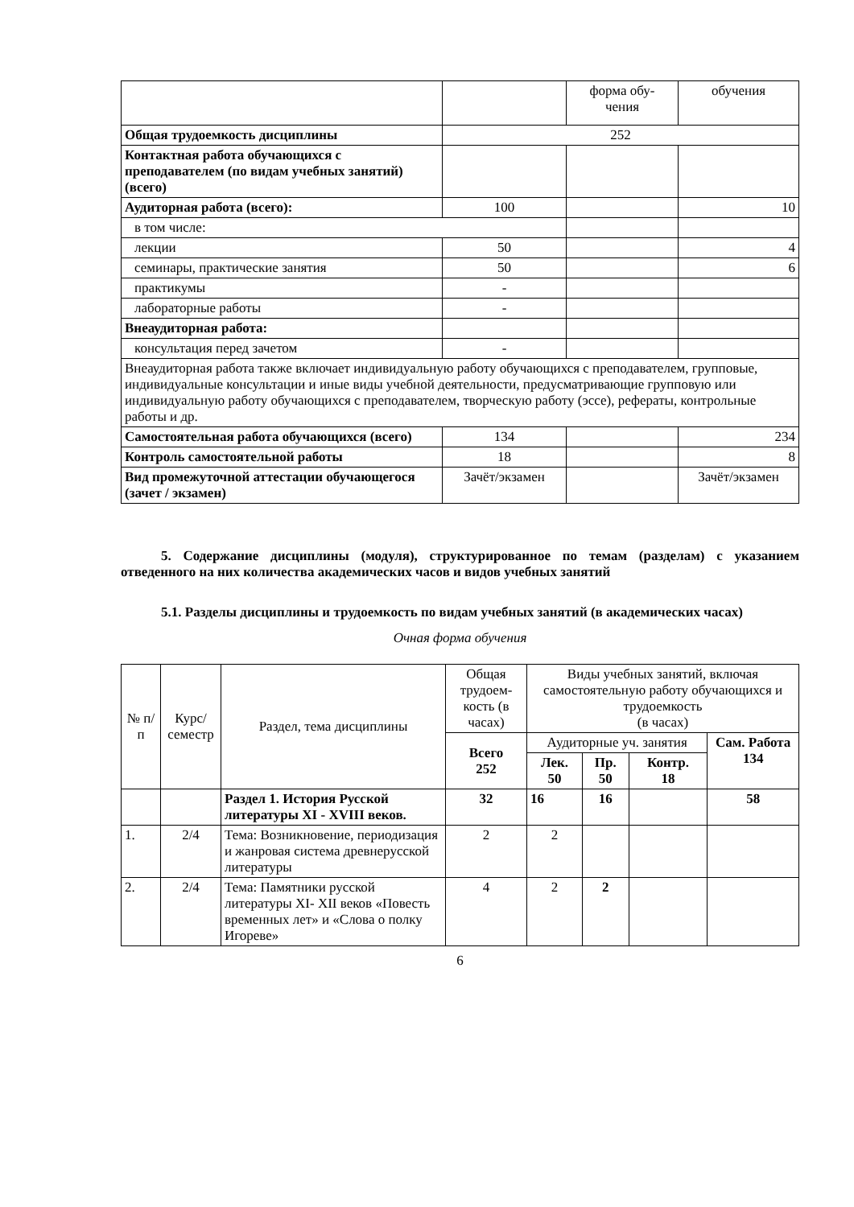| | | форма обу- чения | обучения |
| Общая трудоемкость дисциплины | 252 | | |
| Контактная работа обучающихся с преподавателем (по видам учебных занятий) (всего) | | | |
| Аудиторная работа (всего): | 100 | | 10 |
| в том числе: | | | |
| лекции | 50 | | 4 |
| семинары, практические занятия | 50 | | 6 |
| практикумы | - | | |
| лабораторные работы | - | | |
| Внеаудиторная работа: | | | |
| консультация перед зачетом | - | | |
| Внеаудиторная работа также включает индивидуальную работу обучающихся с преподавателем, групповые, индивидуальные консультации и иные виды учебной деятельности, предусматривающие групповую или индивидуальную работу обучающихся с преподавателем, творческую работу (эссе), рефераты, контрольные работы и др. | | | |
| Самостоятельная работа обучающихся (всего) | 134 | | 234 |
| Контроль самостоятельной работы | 18 | | 8 |
| Вид промежуточной аттестации обучающегося (зачет / экзамен) | Зачёт/экзамен | | Зачёт/экзамен |
5. Содержание дисциплины (модуля), структурированное по темам (разделам) с указанием отведенного на них количества академических часов и видов учебных занятий
5.1. Разделы дисциплины и трудоемкость по видам учебных занятий (в академических часах)
Очная форма обучения
| № п/п | Курс/ семестр | Раздел, тема дисциплины | Общая трудоем-кость (в часах) | Виды учебных занятий, включая самостоятельную работу обучающихся и трудоемкость (в часах) | | | |
| | | | Всего 252 | Аудиторные уч. занятия | | | Сам. Работа 134 |
| | | | | Лек. 50 | Пр. 50 | Контр. 18 | |
| | | Раздел 1. История Русской литературы XI - XVIII веков. | 32 | 16 | 16 | | 58 |
| 1. | 2/4 | Тема: Возникновение, периодизация и жанровая система древнерусской литературы | 2 | 2 | | | |
| 2. | 2/4 | Тема: Памятники русской литературы XI- XII веков «Повесть временных лет» и «Слова о полку Игореве» | 4 | 2 | 2 | | |
6